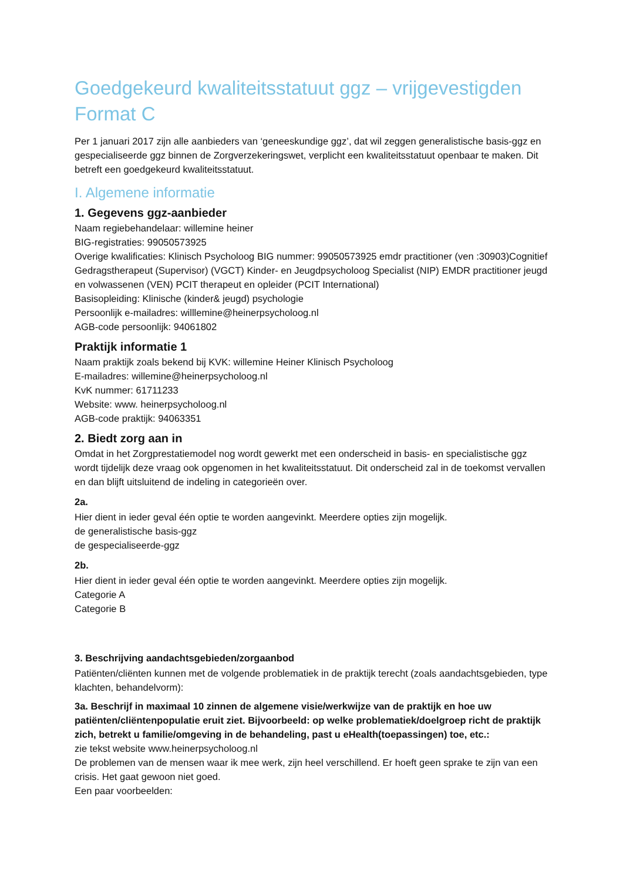Goedgekeurd kwaliteitsstatuut ggz – vrijgevestigden
Format C
Per 1 januari 2017 zijn alle aanbieders van ‘geneeskundige ggz’, dat wil zeggen generalistische basis-ggz en gespecialiseerde ggz binnen de Zorgverzekeringswet, verplicht een kwaliteitsstatuut openbaar te maken. Dit betreft een goedgekeurd kwaliteitsstatuut.
I. Algemene informatie
1. Gegevens ggz-aanbieder
Naam regiebehandelaar: willemine heiner
BIG-registraties: 99050573925
Overige kwalificaties: Klinisch Psycholoog BIG nummer: 99050573925 emdr practitioner (ven :30903)Cognitief Gedragstherapeut (Supervisor) (VGCT) Kinder- en Jeugdpsycholoog Specialist (NIP) EMDR practitioner jeugd en volwassenen (VEN) PCIT therapeut en opleider (PCIT International)
Basisopleiding: Klinische (kinder& jeugd) psychologie
Persoonlijk e-mailadres: willlemine@heinerpsycholoog.nl
AGB-code persoonlijk: 94061802
Praktijk informatie 1
Naam praktijk zoals bekend bij KVK: willemine Heiner Klinisch Psycholoog
E-mailadres: willemine@heinerpsycholoog.nl
KvK nummer: 61711233
Website: www. heinerpsycholoog.nl
AGB-code praktijk: 94063351
2. Biedt zorg aan in
Omdat in het Zorgprestatiemodel nog wordt gewerkt met een onderscheid in basis- en specialistische ggz wordt tijdelijk deze vraag ook opgenomen in het kwaliteitsstatuut. Dit onderscheid zal in de toekomst vervallen en dan blijft uitsluitend de indeling in categorieën over.
2a.
Hier dient in ieder geval één optie te worden aangevinkt. Meerdere opties zijn mogelijk.
de generalistische basis-ggz
de gespecialiseerde-ggz
2b.
Hier dient in ieder geval één optie te worden aangevinkt. Meerdere opties zijn mogelijk.
Categorie A
Categorie B
3. Beschrijving aandachtsgebieden/zorgaanbod
Patiënten/cliënten kunnen met de volgende problematiek in de praktijk terecht (zoals aandachtsgebieden, type klachten, behandelvorm):
3a. Beschrijf in maximaal 10 zinnen de algemene visie/werkwijze van de praktijk en hoe uw patiënten/cliëntenpopulatie eruit ziet. Bijvoorbeeld: op welke problematiek/doelgroep richt de praktijk zich, betrekt u familie/omgeving in de behandeling, past u eHealth(toepassingen) toe, etc.:
zie tekst website www.heinerpsycholoog.nl
De problemen van de mensen waar ik mee werk, zijn heel verschillend. Er hoeft geen sprake te zijn van een crisis. Het gaat gewoon niet goed.
Een paar voorbeelden: